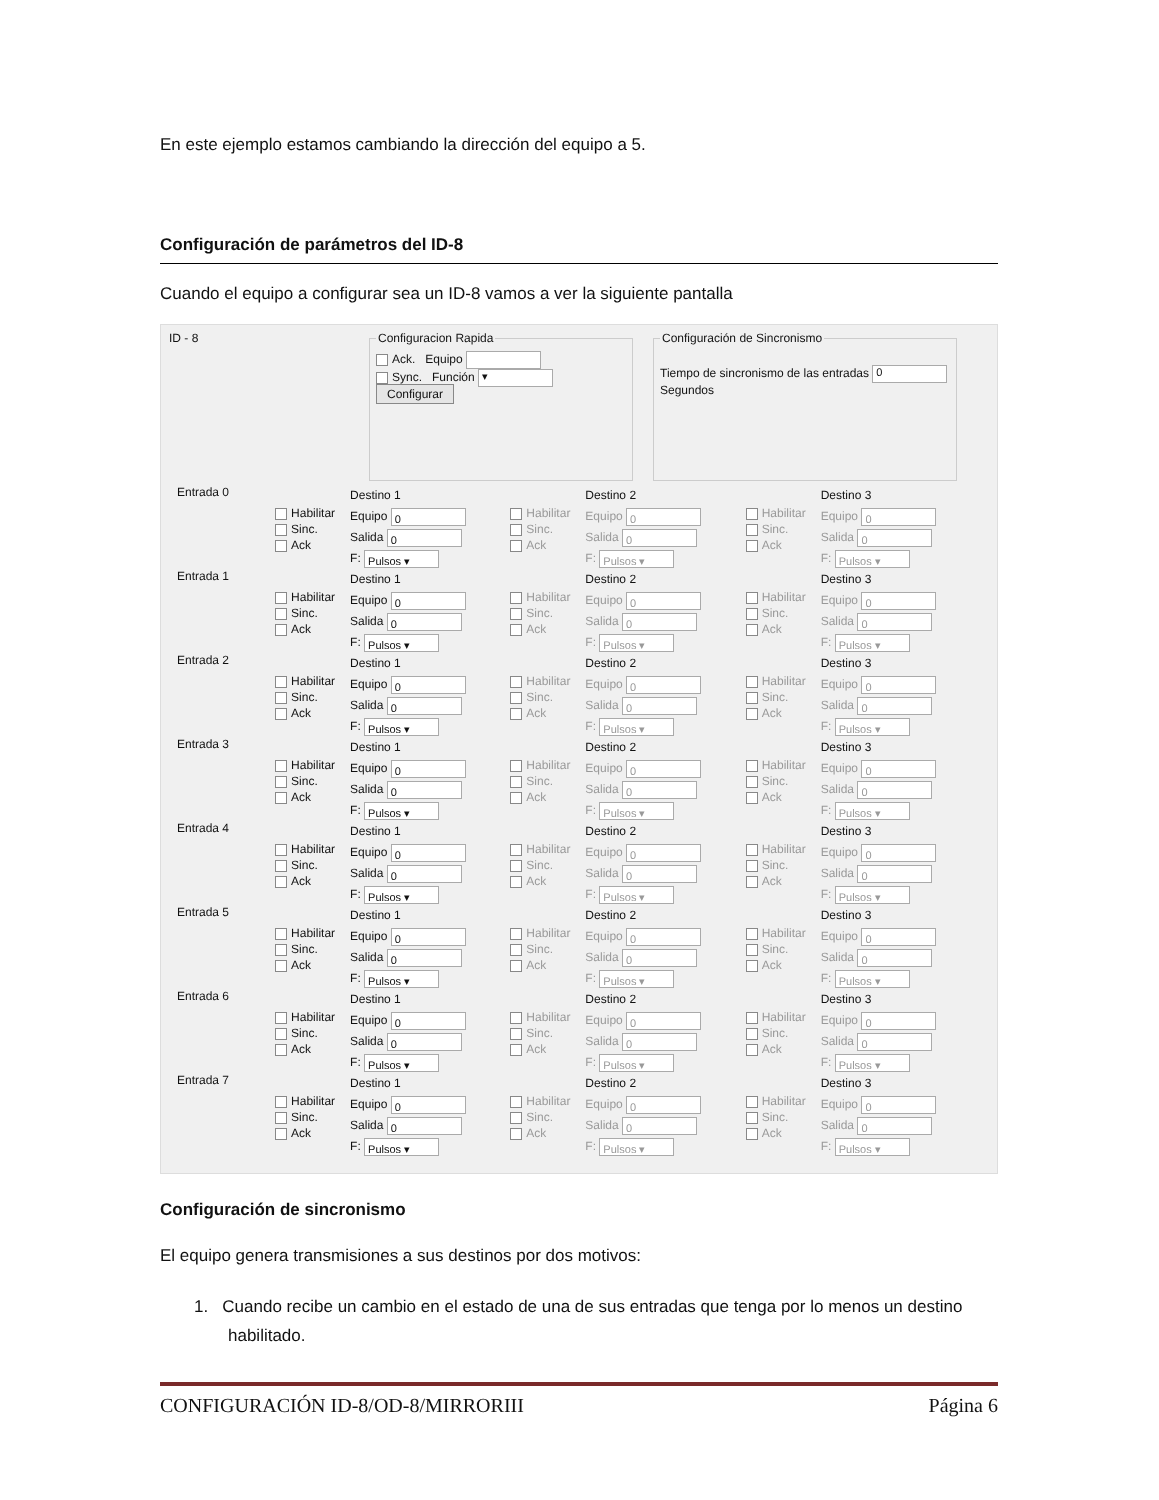En este ejemplo estamos cambiando la dirección del equipo a 5.
Configuración de parámetros del ID-8
Cuando el equipo a configurar sea un ID-8 vamos a ver la siguiente pantalla
ID - 8
Configuracion Rapida Ack. Equipo
Sync. Función ▾
Configurar Configuración de Sincronismo
Tiempo de sincronismo de las entradas 0 Segundos
Entrada 0
Habilitar
Sinc.
Ack
Destino 1
Equipo 0
Salida 0
F: Pulsos ▾
Habilitar
Sinc.
Ack
Destino 2
Equipo 0
Salida 0
F: Pulsos ▾
Habilitar
Sinc.
Ack
Destino 3
Equipo 0
Salida 0
F: Pulsos ▾
Entrada 1
Habilitar
Sinc.
Ack
Destino 1
Equipo 0
Salida 0
F: Pulsos ▾
Habilitar
Sinc.
Ack
Destino 2
Equipo 0
Salida 0
F: Pulsos ▾
Habilitar
Sinc.
Ack
Destino 3
Equipo 0
Salida 0
F: Pulsos ▾
Entrada 2
Habilitar
Sinc.
Ack
Destino 1
Equipo 0
Salida 0
F: Pulsos ▾
Habilitar
Sinc.
Ack
Destino 2
Equipo 0
Salida 0
F: Pulsos ▾
Habilitar
Sinc.
Ack
Destino 3
Equipo 0
Salida 0
F: Pulsos ▾
Entrada 3
Habilitar
Sinc.
Ack
Destino 1
Equipo 0
Salida 0
F: Pulsos ▾
Habilitar
Sinc.
Ack
Destino 2
Equipo 0
Salida 0
F: Pulsos ▾
Habilitar
Sinc.
Ack
Destino 3
Equipo 0
Salida 0
F: Pulsos ▾
Entrada 4
Habilitar
Sinc.
Ack
Destino 1
Equipo 0
Salida 0
F: Pulsos ▾
Habilitar
Sinc.
Ack
Destino 2
Equipo 0
Salida 0
F: Pulsos ▾
Habilitar
Sinc.
Ack
Destino 3
Equipo 0
Salida 0
F: Pulsos ▾
Entrada 5
Habilitar
Sinc.
Ack
Destino 1
Equipo 0
Salida 0
F: Pulsos ▾
Habilitar
Sinc.
Ack
Destino 2
Equipo 0
Salida 0
F: Pulsos ▾
Habilitar
Sinc.
Ack
Destino 3
Equipo 0
Salida 0
F: Pulsos ▾
Entrada 6
Habilitar
Sinc.
Ack
Destino 1
Equipo 0
Salida 0
F: Pulsos ▾
Habilitar
Sinc.
Ack
Destino 2
Equipo 0
Salida 0
F: Pulsos ▾
Habilitar
Sinc.
Ack
Destino 3
Equipo 0
Salida 0
F: Pulsos ▾
Entrada 7
Habilitar
Sinc.
Ack
Destino 1
Equipo 0
Salida 0
F: Pulsos ▾
Habilitar
Sinc.
Ack
Destino 2
Equipo 0
Salida 0
F: Pulsos ▾
Habilitar
Sinc.
Ack
Destino 3
Equipo 0
Salida 0
F: Pulsos ▾
Configuración de sincronismo
El equipo genera transmisiones a sus destinos por dos motivos:
1. Cuando recibe un cambio en el estado de una de sus entradas que tenga por lo menos un destino habilitado.
CONFIGURACIÓN ID-8/OD-8/MIRRORIII Página 6